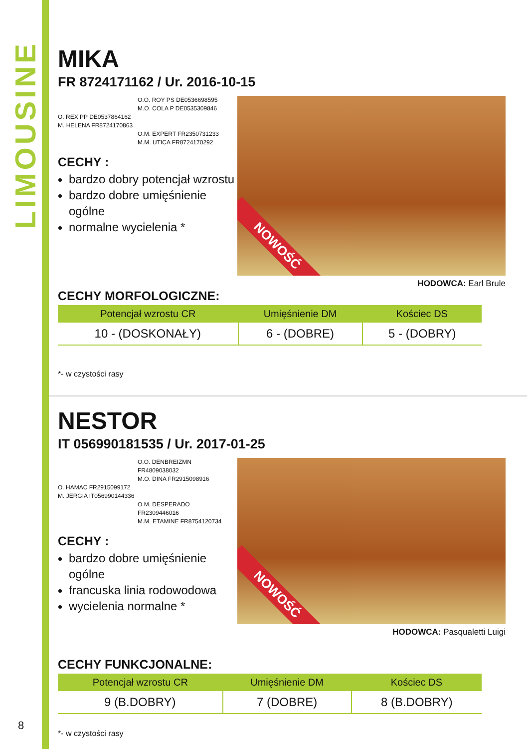LIMOUSINE
MIKA
FR 8724171162 / Ur. 2016-10-15
O.O. ROY PS DE0536698595
M.O. COLA P DE0535309846
O. REX PP DE0537864162
M. HELENA FR8724170863
O.M. EXPERT FR2350731233
M.M. UTICA FR8724170292
CECHY :
bardzo dobry potencjał wzrostu
bardzo dobre umięśnienie ogólne
normalne wycielenia *
NOWOŚĆ
HODOWCA: Earl Brule
CECHY MORFOLOGICZNE:
| Potencjał wzrostu CR | Umięśnienie DM | Kościec DS |
| --- | --- | --- |
| 10 - (DOSKONAŁY) | 6 - (DOBRE) | 5 - (DOBRY) |
*- w czystości rasy
NESTOR
IT 056990181535 / Ur. 2017-01-25
O.O. DENBREIZMN
FR4809038032
M.O. DINA FR2915098916
O. HAMAC FR2915099172
M. JERGIA IT056990144336
O.M. DESPERADO
FR2309446016
M.M. ETAMINE FR8754120734
CECHY :
bardzo dobre umięśnienie ogólne
francuska linia rodowodowa
wycielenia normalne *
NOWOŚĆ
HODOWCA: Pasqualetti Luigi
CECHY FUNKCJONALNE:
| Potencjał wzrostu CR | Umięśnienie DM | Kościec DS |
| --- | --- | --- |
| 9 (B.DOBRY) | 7 (DOBRE) | 8 (B.DOBRY) |
*- w czystości rasy
8